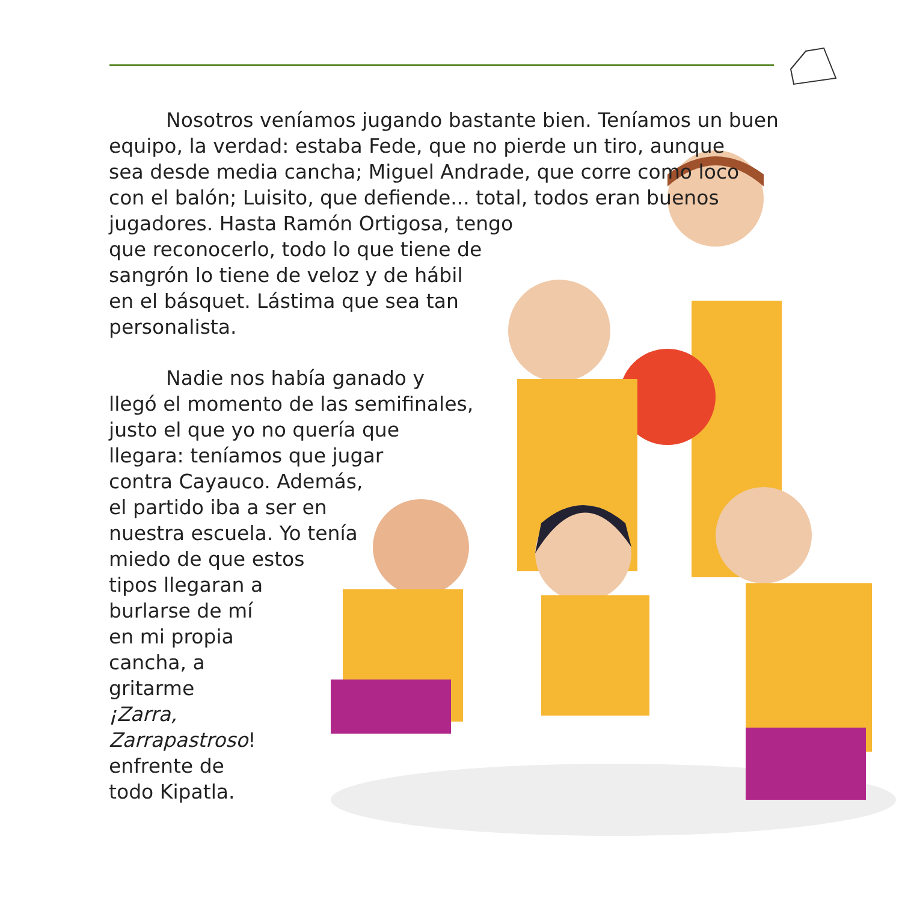Nosotros veníamos jugando bastante bien. Teníamos un buen
equipo, la verdad: estaba Fede, que no pierde un tiro, aunque
sea desde media cancha; Miguel Andrade, que corre como loco
con el balón; Luisito, que defiende... total, todos eran buenos
jugadores. Hasta Ramón Ortigosa, tengo
que reconocerlo, todo lo que tiene de
sangrón lo tiene de veloz y de hábil
en el básquet. Lástima que sea tan
personalista.
Nadie nos había ganado y
llegó el momento de las semifinales,
justo el que yo no quería que
llegara: teníamos que jugar
contra Cayauco. Además,
el partido iba a ser en
nuestra escuela. Yo tenía
miedo de que estos
tipos llegaran a
burlarse de mí
en mi propia
cancha, a
gritarme
¡Zarra,
Zarrapastroso!
enfrente de
todo Kipatla.